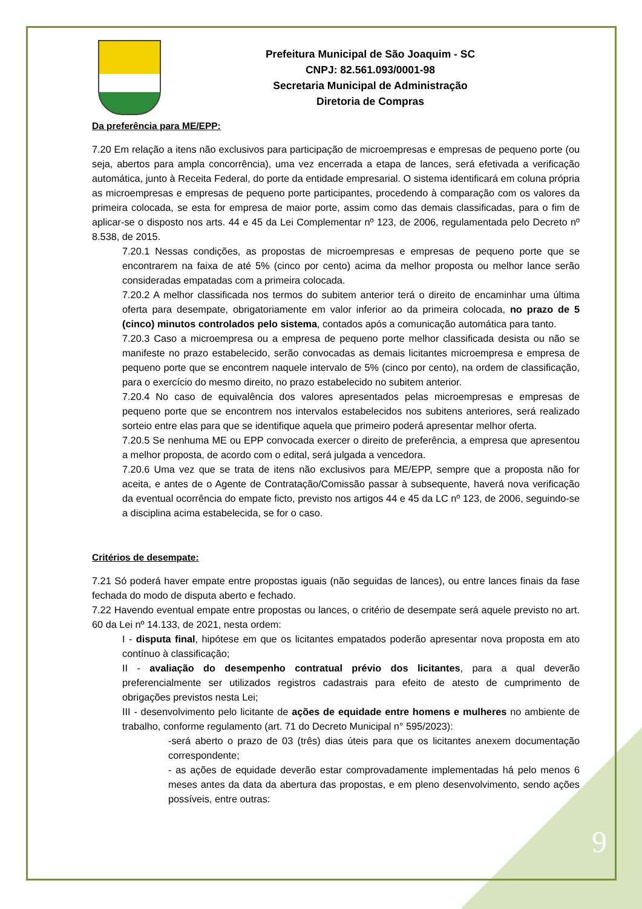Prefeitura Municipal de São Joaquim - SC
CNPJ: 82.561.093/0001-98
Secretaria Municipal de Administração
Diretoria de Compras
Da preferência para ME/EPP:
7.20 Em relação a itens não exclusivos para participação de microempresas e empresas de pequeno porte (ou seja, abertos para ampla concorrência), uma vez encerrada a etapa de lances, será efetivada a verificação automática, junto à Receita Federal, do porte da entidade empresarial. O sistema identificará em coluna própria as microempresas e empresas de pequeno porte participantes, procedendo à comparação com os valores da primeira colocada, se esta for empresa de maior porte, assim como das demais classificadas, para o fim de aplicar-se o disposto nos arts. 44 e 45 da Lei Complementar nº 123, de 2006, regulamentada pelo Decreto nº 8.538, de 2015.
7.20.1 Nessas condições, as propostas de microempresas e empresas de pequeno porte que se encontrarem na faixa de até 5% (cinco por cento) acima da melhor proposta ou melhor lance serão consideradas empatadas com a primeira colocada.
7.20.2 A melhor classificada nos termos do subitem anterior terá o direito de encaminhar uma última oferta para desempate, obrigatoriamente em valor inferior ao da primeira colocada, no prazo de 5 (cinco) minutos controlados pelo sistema, contados após a comunicação automática para tanto.
7.20.3 Caso a microempresa ou a empresa de pequeno porte melhor classificada desista ou não se manifeste no prazo estabelecido, serão convocadas as demais licitantes microempresa e empresa de pequeno porte que se encontrem naquele intervalo de 5% (cinco por cento), na ordem de classificação, para o exercício do mesmo direito, no prazo estabelecido no subitem anterior.
7.20.4 No caso de equivalência dos valores apresentados pelas microempresas e empresas de pequeno porte que se encontrem nos intervalos estabelecidos nos subitens anteriores, será realizado sorteio entre elas para que se identifique aquela que primeiro poderá apresentar melhor oferta.
7.20.5 Se nenhuma ME ou EPP convocada exercer o direito de preferência, a empresa que apresentou a melhor proposta, de acordo com o edital, será julgada a vencedora.
7.20.6 Uma vez que se trata de itens não exclusivos para ME/EPP, sempre que a proposta não for aceita, e antes de o Agente de Contratação/Comissão passar à subsequente, haverá nova verificação da eventual ocorrência do empate ficto, previsto nos artigos 44 e 45 da LC nº 123, de 2006, seguindo-se a disciplina acima estabelecida, se for o caso.
Critérios de desempate:
7.21 Só poderá haver empate entre propostas iguais (não seguidas de lances), ou entre lances finais da fase fechada do modo de disputa aberto e fechado.
7.22 Havendo eventual empate entre propostas ou lances, o critério de desempate será aquele previsto no art. 60 da Lei nº 14.133, de 2021, nesta ordem:
I - disputa final, hipótese em que os licitantes empatados poderão apresentar nova proposta em ato contínuo à classificação;
II - avaliação do desempenho contratual prévio dos licitantes, para a qual deverão preferencialmente ser utilizados registros cadastrais para efeito de atesto de cumprimento de obrigações previstos nesta Lei;
III - desenvolvimento pelo licitante de ações de equidade entre homens e mulheres no ambiente de trabalho, conforme regulamento (art. 71 do Decreto Municipal n° 595/2023):
-será aberto o prazo de 03 (três) dias úteis para que os licitantes anexem documentação correspondente;
- as ações de equidade deverão estar comprovadamente implementadas há pelo menos 6 meses antes da data da abertura das propostas, e em pleno desenvolvimento, sendo ações possíveis, entre outras:
9